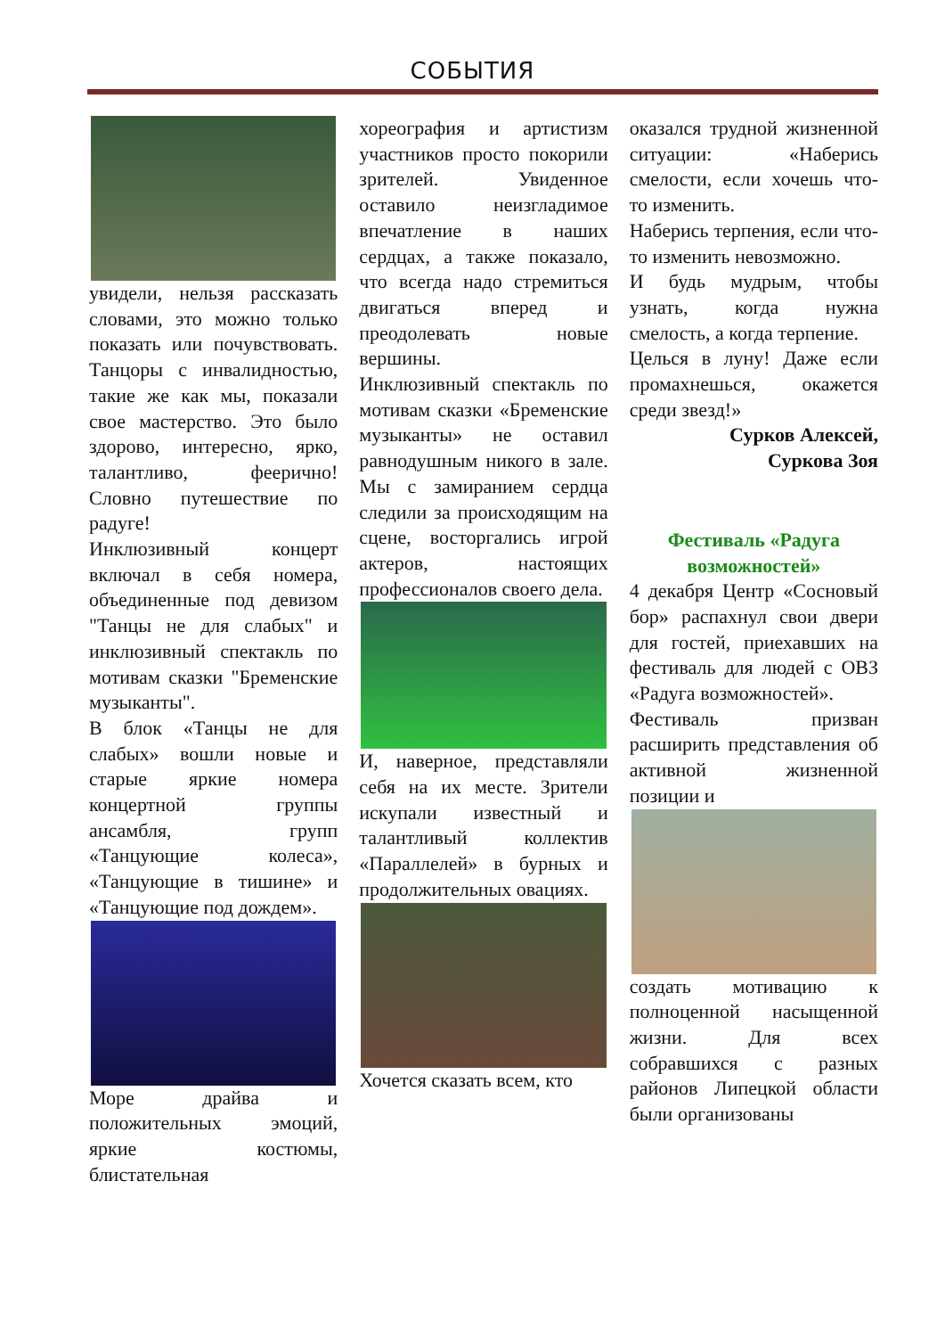СОБЫТИЯ
увидели, нельзя рассказать словами, это можно только показать или почувствовать. Танцоры с инвалидностью, такие же как мы, показали свое мастерство. Это было здорово, интересно, ярко, талантливо, феерично! Словно путешествие по радуге!
Инклюзивный концерт включал в себя номера, объединенные под девизом "Танцы не для слабых" и инклюзивный спектакль по мотивам сказки "Бременские музыканты".
В блок «Танцы не для слабых» вошли новые и старые яркие номера концертной группы ансамбля, групп «Танцующие колеса», «Танцующие в тишине» и «Танцующие под дождем».
Море драйва и положительных эмоций, яркие костюмы, блистательная
хореография и артистизм участников просто покорили зрителей. Увиденное оставило неизгладимое впечатление в наших сердцах, а также показало, что всегда надо стремиться двигаться вперед и преодолевать новые вершины.
Инклюзивный спектакль по мотивам сказки «Бременские музыканты» не оставил равнодушным никого в зале. Мы с замиранием сердца следили за происходящим на сцене, восторгались игрой актеров, настоящих профессионалов своего дела.
И, наверное, представляли себя на их месте. Зрители искупали известный и талантливый коллектив «Параллелей» в бурных и продолжительных овациях.
Хочется сказать всем, кто
оказался трудной жизненной ситуации: «Наберись смелости, если хочешь что-то изменить.
Наберись терпения, если что-то изменить невозможно.
И будь мудрым, чтобы узнать, когда нужна смелость, а когда терпение.
Целься в луну! Даже если промахнешься, окажется среди звезд!»
Сурков Алексей,
Суркова Зоя
Фестиваль «Радуга возможностей»
4 декабря Центр «Сосновый бор» распахнул свои двери для гостей, приехавших на фестиваль для людей с ОВЗ «Радуга возможностей».
Фестиваль призван расширить представления об активной жизненной позиции и
создать мотивацию к полноценной насыщенной жизни. Для всех собравшихся с разных районов Липецкой области были организованы